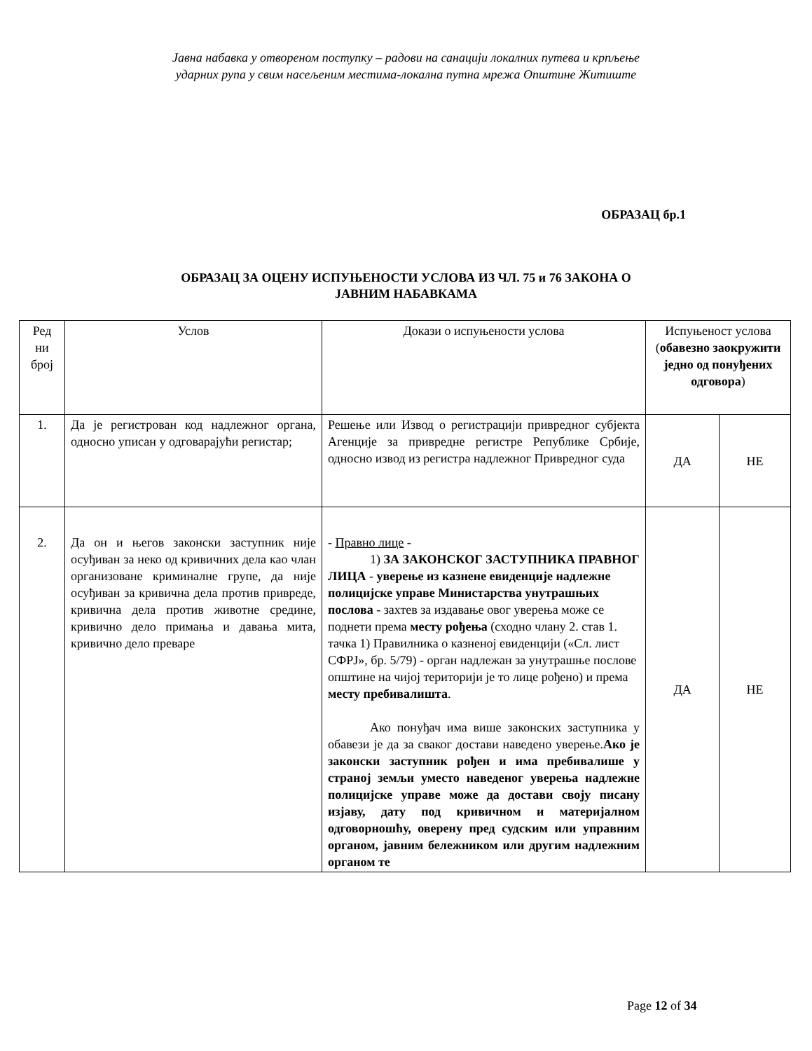Јавна набавка у отвореном поступку – радови на санацији локалних путева и крпљење
ударних рупа у свим насељеним местима-локална путна мрежа Општине Житиште
ОБРАЗАЦ бр.1
ОБРАЗАЦ ЗА ОЦЕНУ ИСПУЊЕНОСТИ УСЛОВА ИЗ ЧЛ. 75 и 76 ЗАКОНА О
ЈАВНИМ НАБАВКАМА
| Ред ни број | Услов | Докази о испуњености услова | Испуњеност услова ( обавезно заокружити једно од понуђених одговора ) | |
| 1. | Да је регистрован код надлежног органа, односно уписан у одговарајући регистар; | Решење или Извод о регистрацији привредног субјекта Агенције за привредне регистре Републике Србије, односно извод из регистра надлежног Привредног суда | ДА | НЕ |
| 2. | Да он и његов законски заступник није осуђиван за неко од кривичних дела као члан организоване криминалне групе, да није осуђиван за кривична дела против привреде, кривична дела против животне средине, кривично дело примања и давања мита, кривично дело преваре | - Правно лице - 1) ЗА ЗАКОНСКОГ ЗАСТУПНИКА ПРАВНОГ ЛИЦА - уверење из казнене евиденције надлежне полицијске управе Министарства унутрашњих послова - захтев за издавање овог уверења може се поднети према месту рођења (сходно члану 2. став 1. тачка 1) Правилника о казненој евиденцији («Сл. лист СФРЈ», бр. 5/79) - орган надлежан за унутрашње послове општине на чијој територији је то лице рођено) и према месту пребивалишта . Ако понуђач има више законских заступника у обавези је да за сваког достави наведено уверење. Ако је законски заступник рођен и има пребивалише у страној земљи уместо наведеног уверења надлежне полицијске управе може да достави своју писану изјаву, дату под кривичном и материјалном одговорношћу, оверену пред судским или управним органом, јавним бележником или другим надлежним органом те | ДА | НЕ |
Page 12 of 34